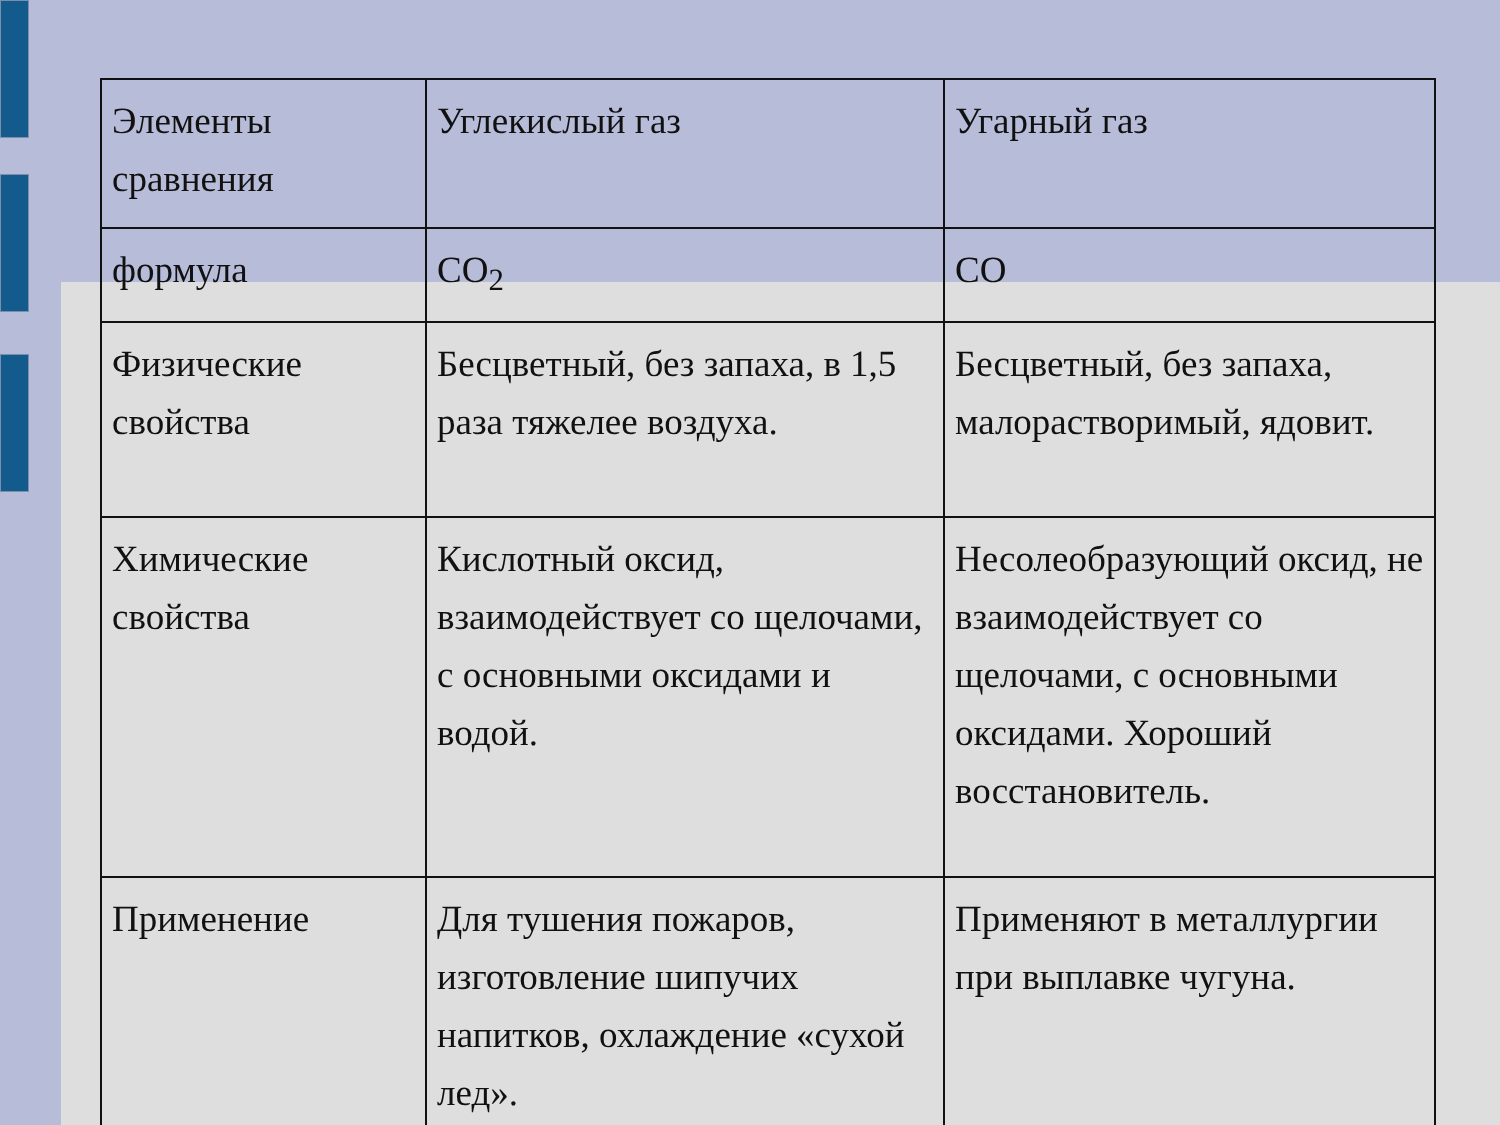| Элементы сравнения | Углекислый газ | Угарный газ |
| формула | CO<sub>2</sub> | CO |
| Физические свойства | Бесцветный, без запаха, в 1,5 раза тяжелее воздуха. | Бесцветный, без запаха, малорастворимый, ядовит. |
| Химические свойства | Кислотный оксид, взаимодействует со щелочами, с основными оксидами и водой. | Несолеобразующий оксид, не взаимодействует со щелочами, с основными оксидами. Хороший восстановитель. |
| Применение | Для тушения пожаров, изготовление шипучих напитков, охлаждение «сухой лед». | Применяют в металлургии при выплавке чугуна. |